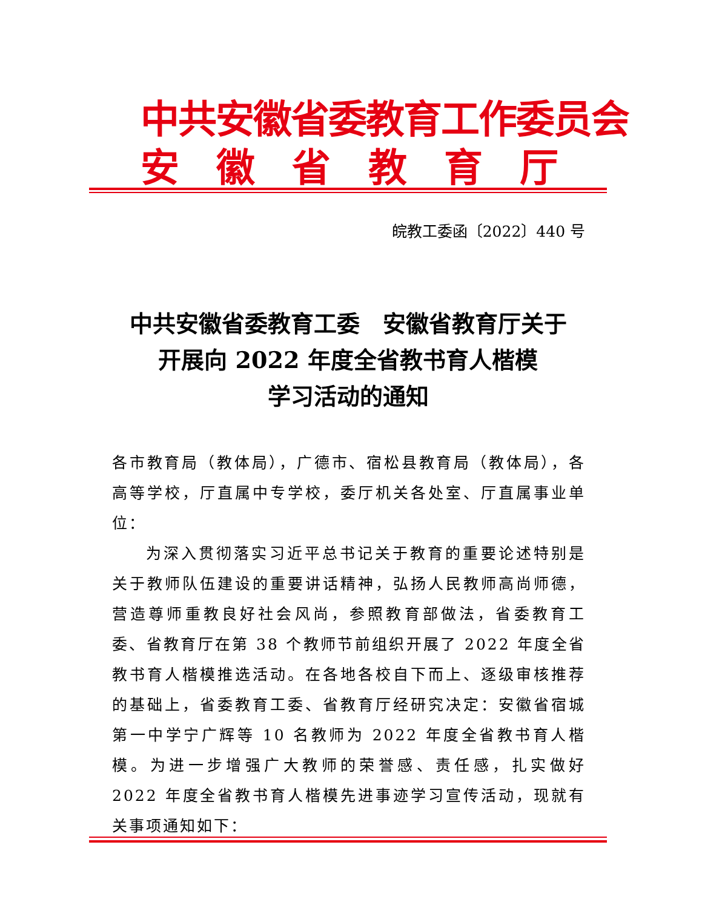中共安徽省委教育工作委员会
安徽省教育厅
皖教工委函〔2022〕440 号
中共安徽省委教育工委　安徽省教育厅关于
开展向 2022 年度全省教书育人楷模
学习活动的通知
各市教育局（教体局），广德市、宿松县教育局（教体局），各高等学校，厅直属中专学校，委厅机关各处室、厅直属事业单位：
为深入贯彻落实习近平总书记关于教育的重要论述特别是关于教师队伍建设的重要讲话精神，弘扬人民教师高尚师德，营造尊师重教良好社会风尚，参照教育部做法，省委教育工委、省教育厅在第 38 个教师节前组织开展了 2022 年度全省教书育人楷模推选活动。在各地各校自下而上、逐级审核推荐的基础上，省委教育工委、省教育厅经研究决定：安徽省宿城第一中学宁广辉等 10 名教师为 2022 年度全省教书育人楷模。为进一步增强广大教师的荣誉感、责任感，扎实做好 2022 年度全省教书育人楷模先进事迹学习宣传活动，现就有关事项通知如下：